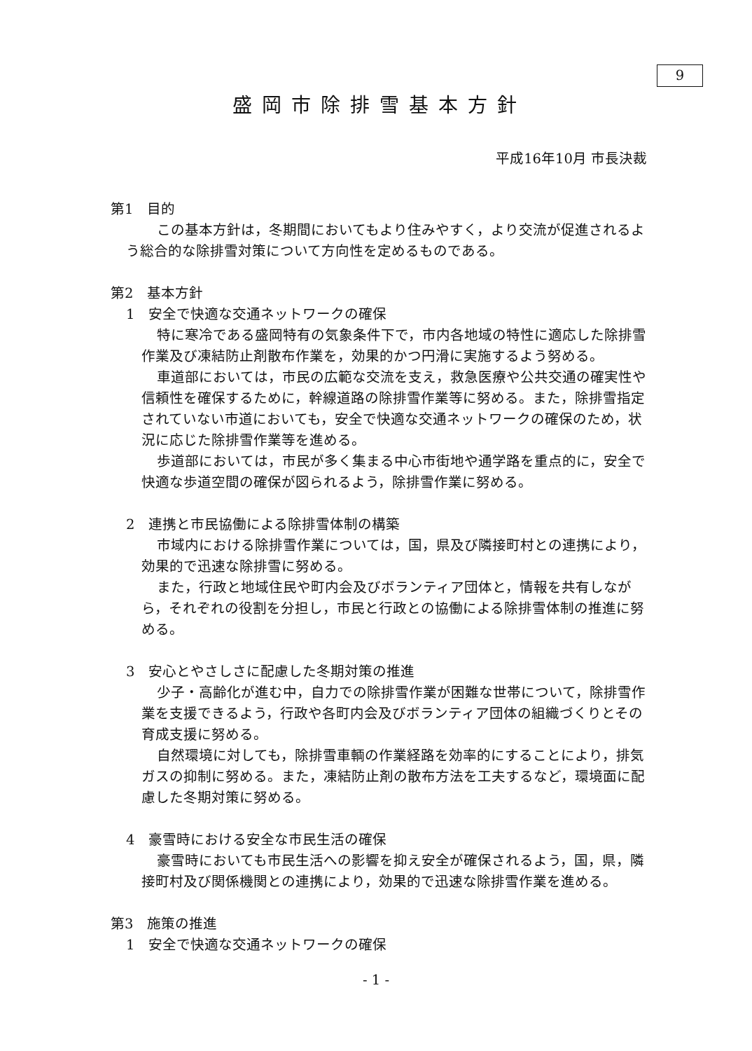9
盛岡市除排雪基本方針
平成16年10月 市長決裁
第1　目的
この基本方針は，冬期間においてもより住みやすく，より交流が促進されるよう総合的な除排雪対策について方向性を定めるものである。
第2　基本方針
1　安全で快適な交通ネットワークの確保
特に寒冷である盛岡特有の気象条件下で，市内各地域の特性に適応した除排雪作業及び凍結防止剤散布作業を，効果的かつ円滑に実施するよう努める。
車道部においては，市民の広範な交流を支え，救急医療や公共交通の確実性や信頼性を確保するために，幹線道路の除排雪作業等に努める。また，除排雪指定されていない市道においても，安全で快適な交通ネットワークの確保のため，状況に応じた除排雪作業等を進める。
歩道部においては，市民が多く集まる中心市街地や通学路を重点的に，安全で快適な歩道空間の確保が図られるよう，除排雪作業に努める。
2　連携と市民協働による除排雪体制の構築
市域内における除排雪作業については，国，県及び隣接町村との連携により，効果的で迅速な除排雪に努める。
また，行政と地域住民や町内会及びボランティア団体と，情報を共有しながら，それぞれの役割を分担し，市民と行政との協働による除排雪体制の推進に努める。
3　安心とやさしさに配慮した冬期対策の推進
少子・高齢化が進む中，自力での除排雪作業が困難な世帯について，除排雪作業を支援できるよう，行政や各町内会及びボランティア団体の組織づくりとその育成支援に努める。
自然環境に対しても，除排雪車輌の作業経路を効率的にすることにより，排気ガスの抑制に努める。また，凍結防止剤の散布方法を工夫するなど，環境面に配慮した冬期対策に努める。
4　豪雪時における安全な市民生活の確保
豪雪時においても市民生活への影響を抑え安全が確保されるよう，国，県，隣接町村及び関係機関との連携により，効果的で迅速な除排雪作業を進める。
第3　施策の推進
1　安全で快適な交通ネットワークの確保
- 1 -